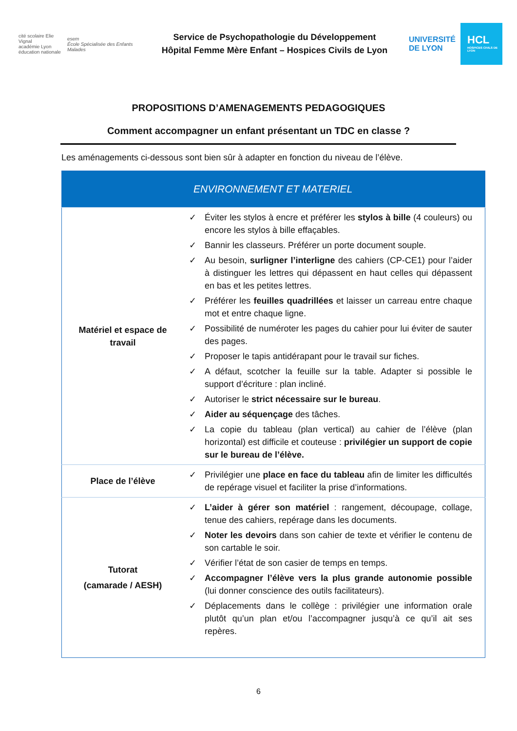cité scolaire Elie Vignal
académie Lyon
éducation nationale
esem
École Spécialisée des Enfants Malades
Service de Psychopathologie du Développement
Hôpital Femme Mère Enfant – Hospices Civils de Lyon
UNIVERSITÉ
DE LYON
HCL
HOSPICES CIVILS DE LYON
PROPOSITIONS D’AMENAGEMENTS PEDAGOGIQUES
Comment accompagner un enfant présentant un TDC en classe ?
Les aménagements ci-dessous sont bien sûr à adapter en fonction du niveau de l’élève.
| ENVIRONNEMENT ET MATERIEL | |
| --- | --- |
| Matériel et espace de travail | ✓ Éviter les stylos à encre et préférer les stylos à bille (4 couleurs) ou encore les stylos à bille effaçables. ✓ Bannir les classeurs. Préférer un porte document souple. ✓ Au besoin, surligner l’interligne des cahiers (CP-CE1) pour l’aider à distinguer les lettres qui dépassent en haut celles qui dépassent en bas et les petites lettres. ✓ Préférer les feuilles quadrillées et laisser un carreau entre chaque mot et entre chaque ligne. ✓ Possibilité de numéroter les pages du cahier pour lui éviter de sauter des pages. ✓ Proposer le tapis antidérapant pour le travail sur fiches. ✓ A défaut, scotcher la feuille sur la table. Adapter si possible le support d’écriture : plan incliné. ✓ Autoriser le strict nécessaire sur le bureau . ✓ Aider au séquençage des tâches. ✓ La copie du tableau (plan vertical) au cahier de l’élève (plan horizontal) est difficile et couteuse : privilégier un support de copie sur le bureau de l’élève. |
| Place de l’élève | ✓ Privilégier une place en face du tableau afin de limiter les difficultés de repérage visuel et faciliter la prise d’informations. |
| Tutorat (camarade / AESH) | ✓ L’aider à gérer son matériel : rangement, découpage, collage, tenue des cahiers, repérage dans les documents. ✓ Noter les devoirs dans son cahier de texte et vérifier le contenu de son cartable le soir. ✓ Vérifier l’état de son casier de temps en temps. ✓ Accompagner l’élève vers la plus grande autonomie possible (lui donner conscience des outils facilitateurs). ✓ Déplacements dans le collège : privilégier une information orale plutôt qu’un plan et/ou l’accompagner jusqu’à ce qu’il ait ses repères. |
6